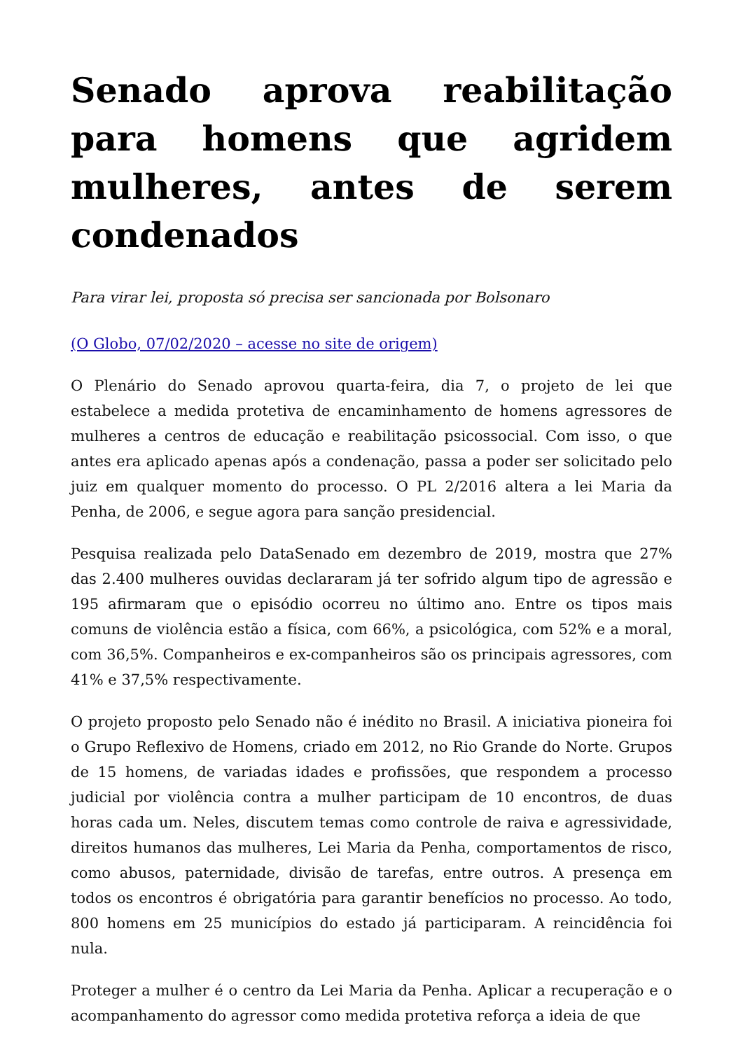Senado aprova reabilitação para homens que agridem mulheres, antes de serem condenados
Para virar lei, proposta só precisa ser sancionada por Bolsonaro
(O Globo, 07/02/2020 – acesse no site de origem)
O Plenário do Senado aprovou quarta-feira, dia 7, o projeto de lei que estabelece a medida protetiva de encaminhamento de homens agressores de mulheres a centros de educação e reabilitação psicossocial. Com isso, o que antes era aplicado apenas após a condenação, passa a poder ser solicitado pelo juiz em qualquer momento do processo. O PL 2/2016 altera a lei Maria da Penha, de 2006, e segue agora para sanção presidencial.
Pesquisa realizada pelo DataSenado em dezembro de 2019, mostra que 27% das 2.400 mulheres ouvidas declararam já ter sofrido algum tipo de agressão e 195 afirmaram que o episódio ocorreu no último ano. Entre os tipos mais comuns de violência estão a física, com 66%, a psicológica, com 52% e a moral, com 36,5%. Companheiros e ex-companheiros são os principais agressores, com 41% e 37,5% respectivamente.
O projeto proposto pelo Senado não é inédito no Brasil. A iniciativa pioneira foi o Grupo Reflexivo de Homens, criado em 2012, no Rio Grande do Norte. Grupos de 15 homens, de variadas idades e profissões, que respondem a processo judicial por violência contra a mulher participam de 10 encontros, de duas horas cada um. Neles, discutem temas como controle de raiva e agressividade, direitos humanos das mulheres, Lei Maria da Penha, comportamentos de risco, como abusos, paternidade, divisão de tarefas, entre outros. A presença em todos os encontros é obrigatória para garantir benefícios no processo. Ao todo, 800 homens em 25 municípios do estado já participaram. A reincidência foi nula.
Proteger a mulher é o centro da Lei Maria da Penha. Aplicar a recuperação e o acompanhamento do agressor como medida protetiva reforça a ideia de que